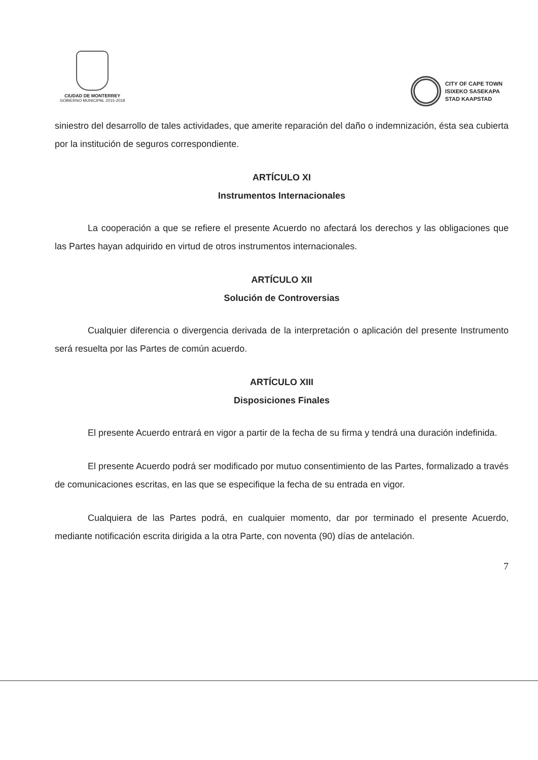CIUDAD DE MONTERREY
GOBIERNO MUNICIPAL 2015-2018
CITY OF CAPE TOWN
ISIXEKO SASEKAPA
STAD KAAPSTAD
siniestro del desarrollo de tales actividades, que amerite reparación del daño o indemnización, ésta sea cubierta por la institución de seguros correspondiente.
ARTÍCULO XI
Instrumentos Internacionales
La cooperación a que se refiere el presente Acuerdo no afectará los derechos y las obligaciones que las Partes hayan adquirido en virtud de otros instrumentos internacionales.
ARTÍCULO XII
Solución de Controversias
Cualquier diferencia o divergencia derivada de la interpretación o aplicación del presente Instrumento será resuelta por las Partes de común acuerdo.
ARTÍCULO XIII
Disposiciones Finales
El presente Acuerdo entrará en vigor a partir de la fecha de su firma y tendrá una duración indefinida.
El presente Acuerdo podrá ser modificado por mutuo consentimiento de las Partes, formalizado a través de comunicaciones escritas, en las que se especifique la fecha de su entrada en vigor.
Cualquiera de las Partes podrá, en cualquier momento, dar por terminado el presente Acuerdo, mediante notificación escrita dirigida a la otra Parte, con noventa (90) días de antelación.
7